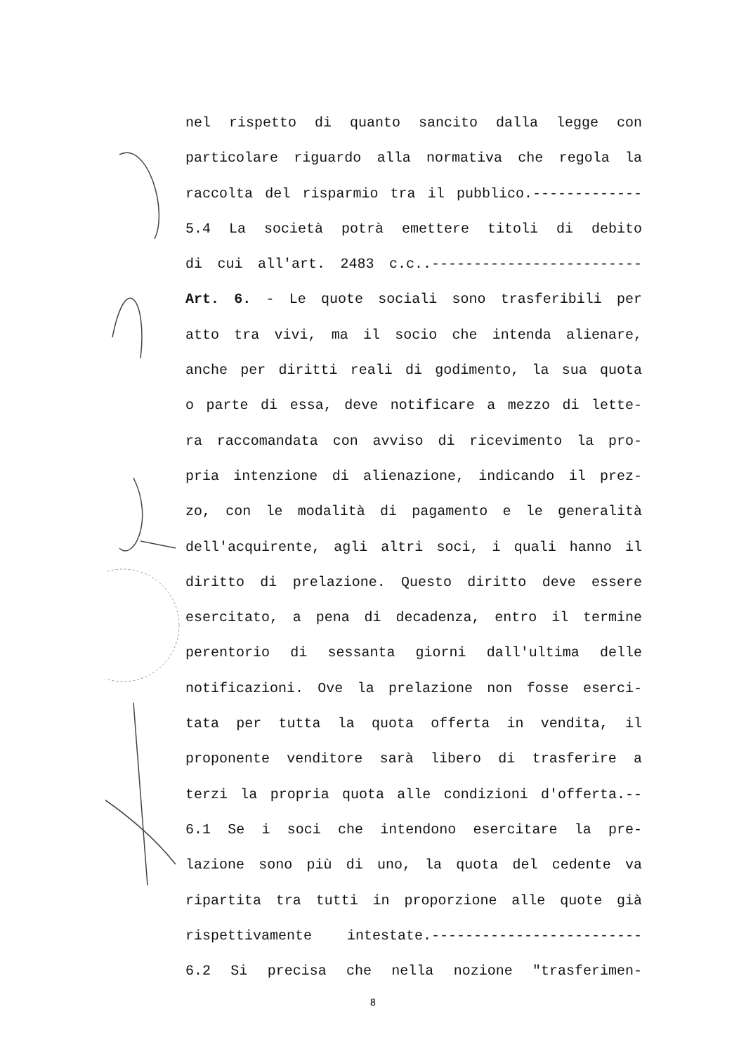nel rispetto di quanto sancito dalla legge con
particolare riguardo alla normativa che regola la
raccolta del risparmio tra il pubblico.-------------
5.4 La società potrà emettere titoli di debito
di cui all'art. 2483 c.c..-------------------------
Art. 6. - Le quote sociali sono trasferibili per
atto tra vivi, ma il socio che intenda alienare,
anche per diritti reali di godimento, la sua quota
o parte di essa, deve notificare a mezzo di lette-
ra raccomandata con avviso di ricevimento la pro-
pria intenzione di alienazione, indicando il prez-
zo, con le modalità di pagamento e le generalità
dell'acquirente, agli altri soci, i quali hanno il
diritto di prelazione. Questo diritto deve essere
esercitato, a pena di decadenza, entro il termine
perentorio di sessanta giorni dall'ultima delle
notificazioni. Ove la prelazione non fosse eserci-
tata per tutta la quota offerta in vendita, il
proponente venditore sarà libero di trasferire a
terzi la propria quota alle condizioni d'offerta.--
6.1 Se i soci che intendono esercitare la pre-
lazione sono più di uno, la quota del cedente va
ripartita tra tutti in proporzione alle quote già
rispettivamente intestate.-------------------------
6.2 Si precisa che nella nozione "trasferimen-
8